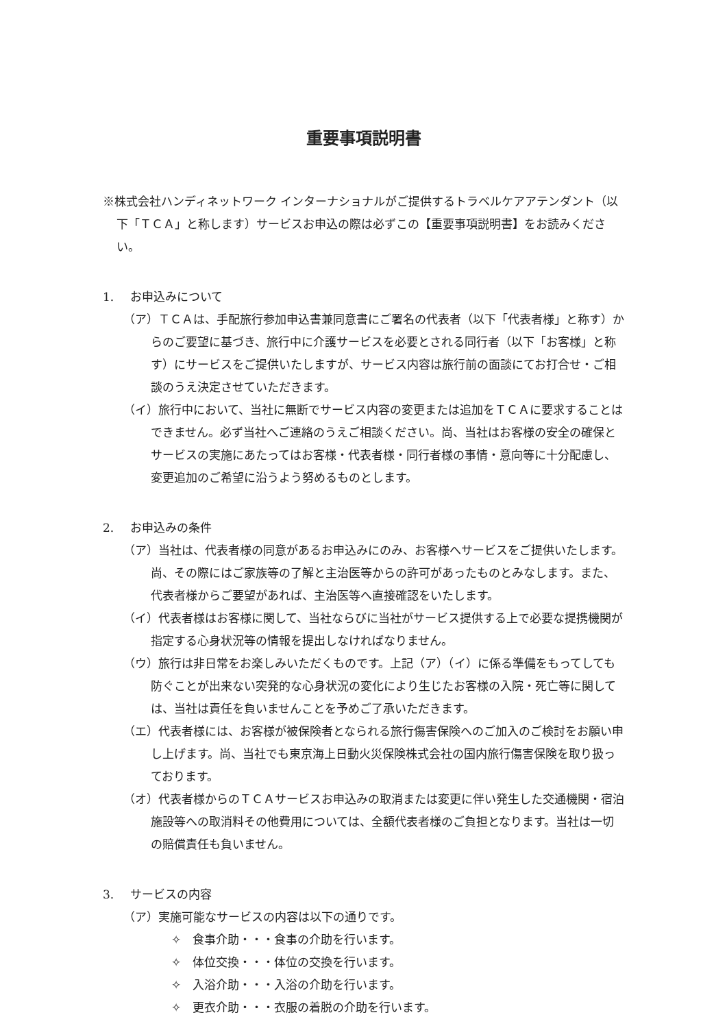重要事項説明書
※株式会社ハンディネットワーク インターナショナルがご提供するトラベルケアアテンダント（以下「ＴＣＡ」と称します）サービスお申込の際は必ずこの【重要事項説明書】をお読みください。
1. お申込みについて
（ア）ＴＣＡは、手配旅行参加申込書兼同意書にご署名の代表者（以下「代表者様」と称す）からのご要望に基づき、旅行中に介護サービスを必要とされる同行者（以下「お客様」と称す）にサービスをご提供いたしますが、サービス内容は旅行前の面談にてお打合せ・ご相談のうえ決定させていただきます。
（イ）旅行中において、当社に無断でサービス内容の変更または追加をＴＣＡに要求することはできません。必ず当社へご連絡のうえご相談ください。尚、当社はお客様の安全の確保とサービスの実施にあたってはお客様・代表者様・同行者様の事情・意向等に十分配慮し、変更追加のご希望に沿うよう努めるものとします。
2. お申込みの条件
（ア）当社は、代表者様の同意があるお申込みにのみ、お客様へサービスをご提供いたします。尚、その際にはご家族等の了解と主治医等からの許可があったものとみなします。また、代表者様からご要望があれば、主治医等へ直接確認をいたします。
（イ）代表者様はお客様に関して、当社ならびに当社がサービス提供する上で必要な提携機関が指定する心身状況等の情報を提出しなければなりません。
（ウ）旅行は非日常をお楽しみいただくものです。上記（ア）（イ）に係る準備をもってしても防ぐことが出来ない突発的な心身状況の変化により生じたお客様の入院・死亡等に関しては、当社は責任を負いませんことを予めご了承いただきます。
（エ）代表者様には、お客様が被保険者となられる旅行傷害保険へのご加入のご検討をお願い申し上げます。尚、当社でも東京海上日動火災保険株式会社の国内旅行傷害保険を取り扱っております。
（オ）代表者様からのＴＣＡサービスお申込みの取消または変更に伴い発生した交通機関・宿泊施設等への取消料その他費用については、全額代表者様のご負担となります。当社は一切の賠償責任も負いません。
3. サービスの内容
（ア）実施可能なサービスの内容は以下の通りです。
✧　食事介助・・・食事の介助を行います。
✧　体位交換・・・体位の交換を行います。
✧　入浴介助・・・入浴の介助を行います。
✧　更衣介助・・・衣服の着脱の介助を行います。